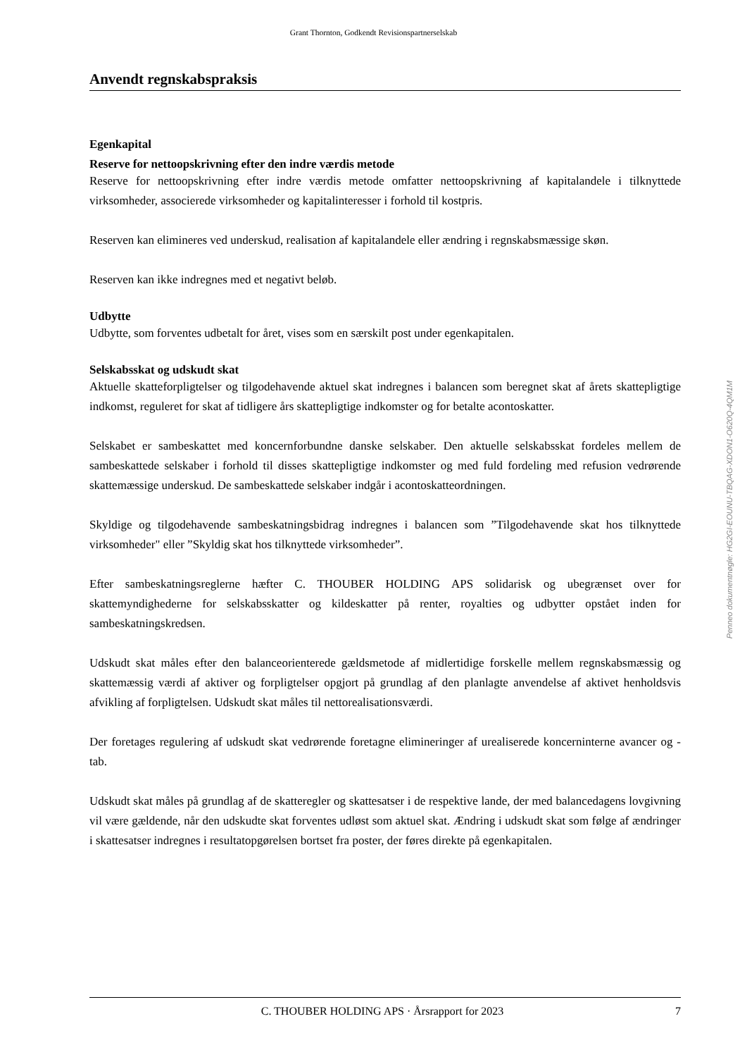Grant Thornton, Godkendt Revisionspartnerselskab
Anvendt regnskabspraksis
Egenkapital
Reserve for nettoopskrivning efter den indre værdis metode
Reserve for nettoopskrivning efter indre værdis metode omfatter nettoopskrivning af kapitalandele i tilknyttede virksomheder, associerede virksomheder og kapitalinteresser i forhold til kostpris.
Reserven kan elimineres ved underskud, realisation af kapitalandele eller ændring i regnskabsmæssige skøn.
Reserven kan ikke indregnes med et negativt beløb.
Udbytte
Udbytte, som forventes udbetalt for året, vises som en særskilt post under egenkapitalen.
Selskabsskat og udskudt skat
Aktuelle skatteforpligtelser og tilgodehavende aktuel skat indregnes i balancen som beregnet skat af årets skattepligtige indkomst, reguleret for skat af tidligere års skattepligtige indkomster og for betalte acontoskatter.
Selskabet er sambeskattet med koncernforbundne danske selskaber. Den aktuelle selskabsskat fordeles mellem de sambeskattede selskaber i forhold til disses skattepligtige indkomster og med fuld fordeling med refusion vedrørende skattemæssige underskud. De sambeskattede selskaber indgår i acontoskatteordningen.
Skyldige og tilgodehavende sambeskatningsbidrag indregnes i balancen som ”Tilgodehavende skat hos tilknyttede virksomheder" eller ”Skyldig skat hos tilknyttede virksomheder”.
Efter sambeskatningsreglerne hæfter C. THOUBER HOLDING APS solidarisk og ubegrænset over for skattemyndighederne for selskabsskatter og kildeskatter på renter, royalties og udbytter opstået inden for sambeskatningskredsen.
Udskudt skat måles efter den balanceorienterede gældsmetode af midlertidige forskelle mellem regnskabsmæssig og skattemæssig værdi af aktiver og forpligtelser opgjort på grundlag af den planlagte anvendelse af aktivet henholdsvis afvikling af forpligtelsen. Udskudt skat måles til nettorealisationsværdi.
Der foretages regulering af udskudt skat vedrørende foretagne elimineringer af urealiserede koncerninterne avancer og -tab.
Udskudt skat måles på grundlag af de skatteregler og skattesatser i de respektive lande, der med balancedagens lovgivning vil være gældende, når den udskudte skat forventes udløst som aktuel skat. Ændring i udskudt skat som følge af ændringer i skattesatser indregnes i resultatopgørelsen bortset fra poster, der føres direkte på egenkapitalen.
Penneo dokumentnøgle: HG2GI-EOUNU-TBQAG-XDON1-O620Q-4QM1M
C. THOUBER HOLDING APS · Årsrapport for 2023 7